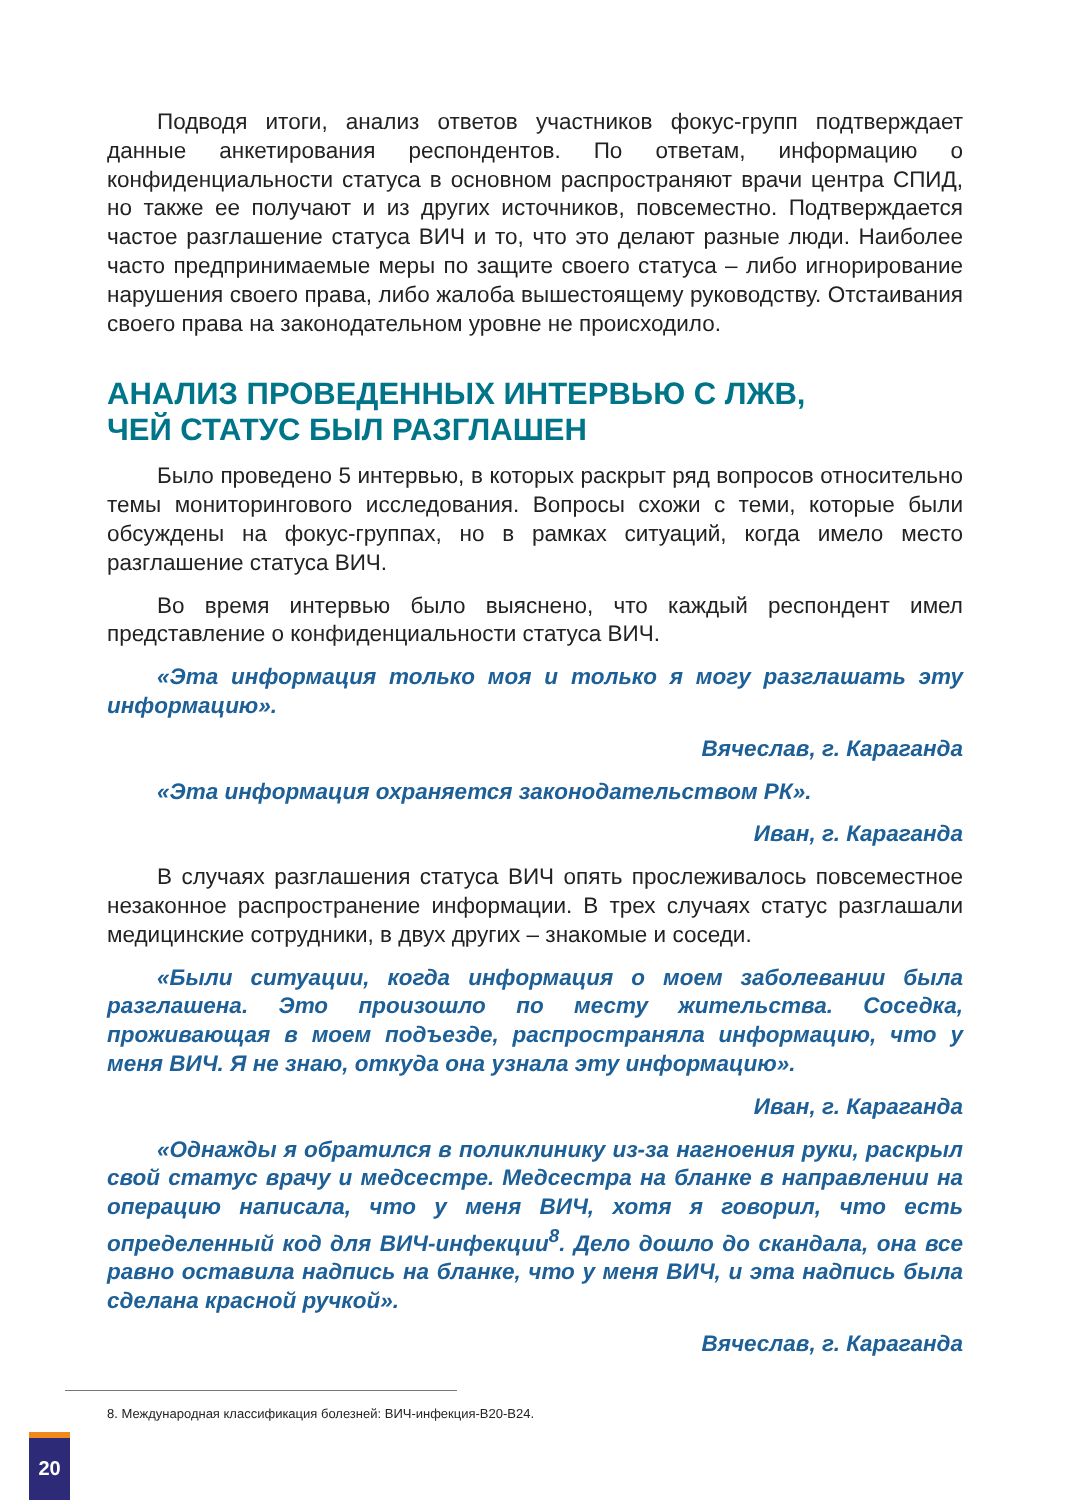Подводя итоги, анализ ответов участников фокус-групп подтверждает данные анкетирования респондентов. По ответам, информацию о конфиденциальности статуса в основном распространяют врачи центра СПИД, но также ее получают и из других источников, повсеместно. Подтверждается частое разглашение статуса ВИЧ и то, что это делают разные люди. Наиболее часто предпринимаемые меры по защите своего статуса – либо игнорирование нарушения своего права, либо жалоба вышестоящему руководству. Отстаивания своего права на законодательном уровне не происходило.
АНАЛИЗ ПРОВЕДЕННЫХ ИНТЕРВЬЮ С ЛЖВ,
ЧЕЙ СТАТУС БЫЛ РАЗГЛАШЕН
Было проведено 5 интервью, в которых раскрыт ряд вопросов относительно темы мониторингового исследования. Вопросы схожи с теми, которые были обсуждены на фокус-группах, но в рамках ситуаций, когда имело место разглашение статуса ВИЧ.
Во время интервью было выяснено, что каждый респондент имел представление о конфиденциальности статуса ВИЧ.
«Эта информация только моя и только я могу разглашать эту информацию».
Вячеслав, г. Караганда
«Эта информация охраняется законодательством РК».
Иван, г. Караганда
В случаях разглашения статуса ВИЧ опять прослеживалось повсеместное незаконное распространение информации. В трех случаях статус разглашали медицинские сотрудники, в двух других – знакомые и соседи.
«Были ситуации, когда информация о моем заболевании была разглашена. Это произошло по месту жительства. Соседка, проживающая в моем подъезде, распространяла информацию, что у меня ВИЧ. Я не знаю, откуда она узнала эту информацию».
Иван, г. Караганда
«Однажды я обратился в поликлинику из-за нагноения руки, раскрыл свой статус врачу и медсестре. Медсестра на бланке в направлении на операцию написала, что у меня ВИЧ, хотя я говорил, что есть определенный код для ВИЧ-инфекции<sup>8</sup>. Дело дошло до скандала, она все равно оставила надпись на бланке, что у меня ВИЧ, и эта надпись была сделана красной ручкой».
Вячеслав, г. Караганда
8. Международная классификация болезней: ВИЧ-инфекция-В20-В24.
20